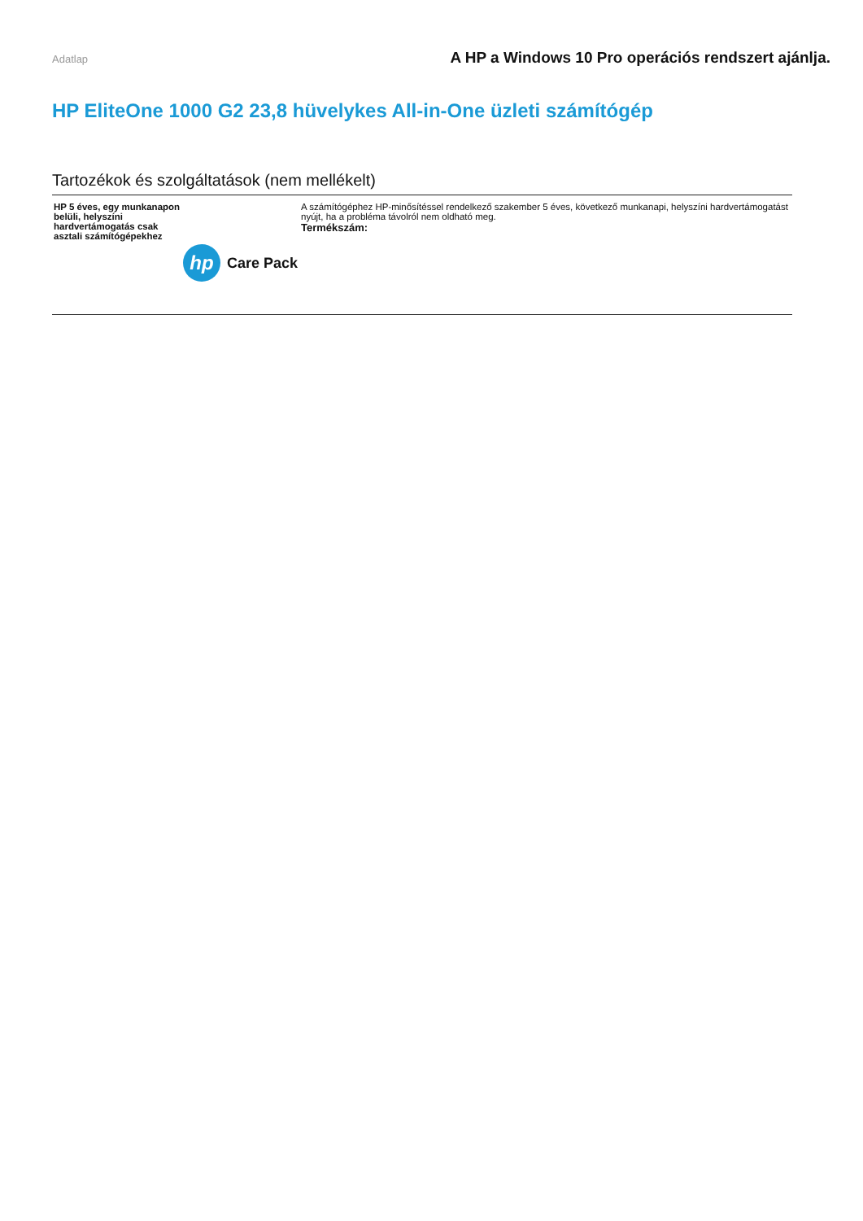Adatlap A HP a Windows 10 Pro operációs rendszert ajánlja.
HP EliteOne 1000 G2 23,8 hüvelykes All-in-One üzleti számítógép
Tartozékok és szolgáltatások (nem mellékelt)
| HP 5 éves, egy munkanapon belüli, helyszíni hardvertámogatás csak asztali számítógépekhez hp Care Pack | A számítógéphez HP-minősítéssel rendelkező szakember 5 éves, következő munkanapi, helyszíni hardvertámogatást nyújt, ha a probléma távolról nem oldható meg. Termékszám: |